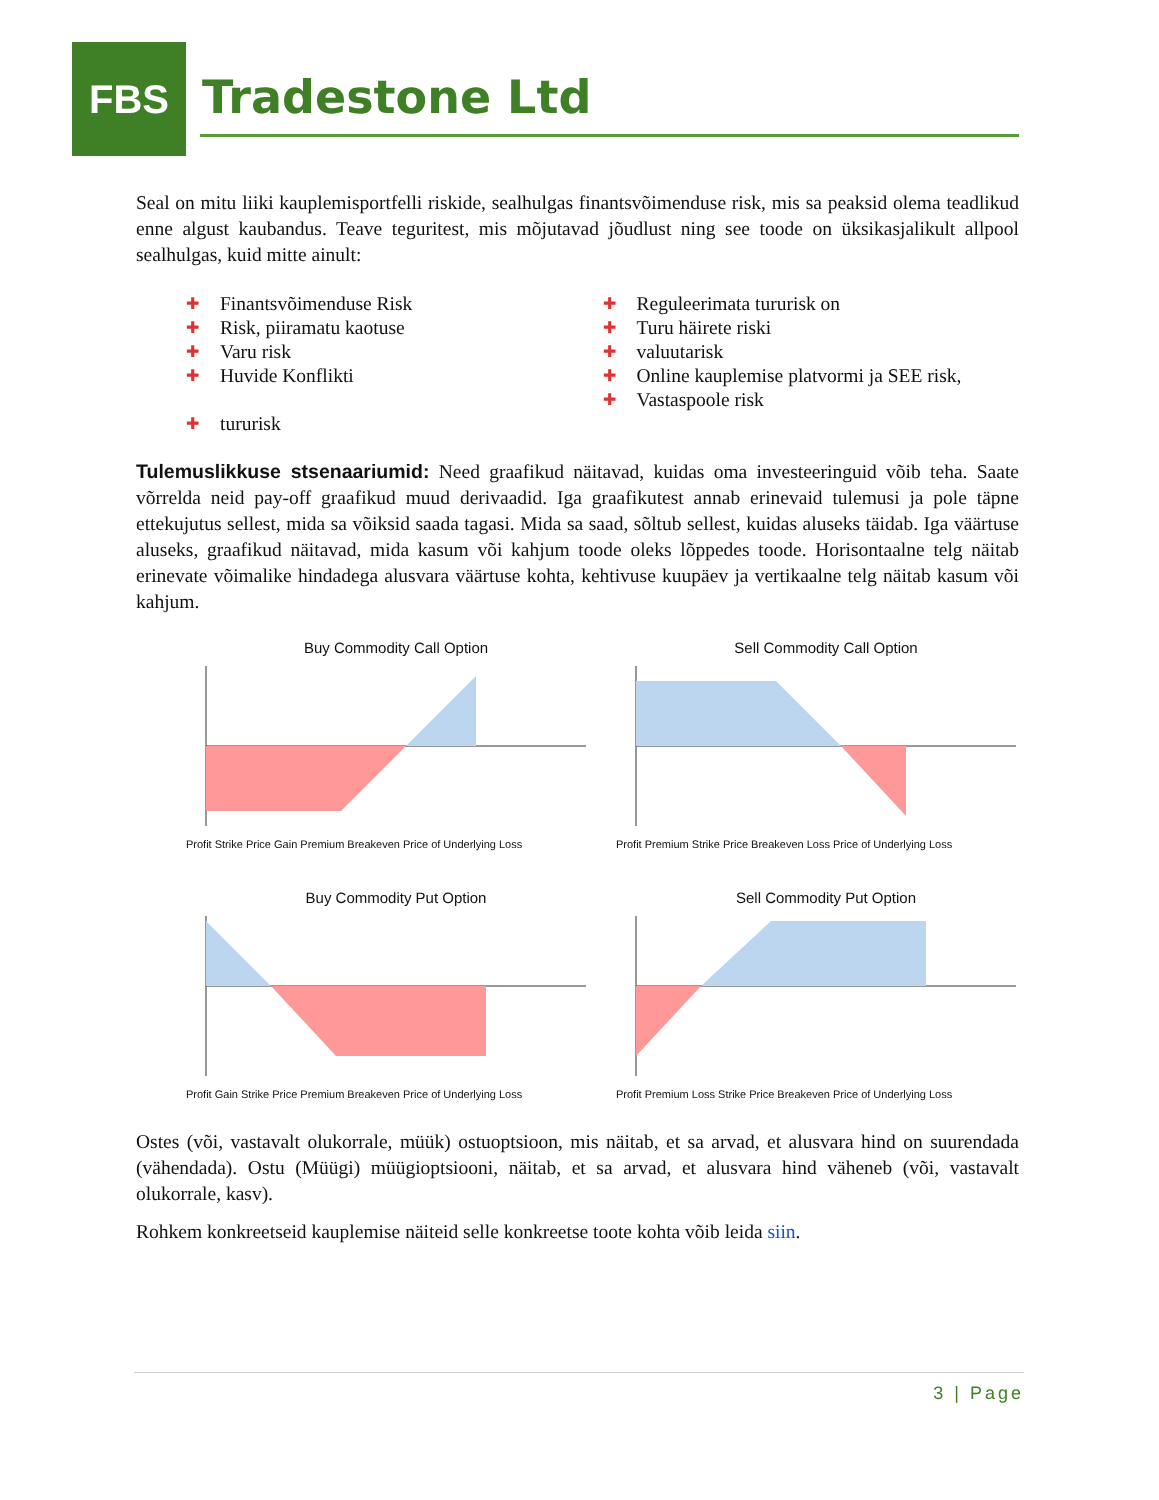FBS
Tradestone Ltd
Seal on mitu liiki kauplemisportfelli riskide, sealhulgas finantsvõimenduse risk, mis sa peaksid olema teadlikud enne algust kaubandus. Teave teguritest, mis mõjutavad jõudlust ning see toode on üksikasjalikult allpool sealhulgas, kuid mitte ainult:
✚ Finantsvõimenduse Risk
✚ Risk, piiramatu kaotuse
✚ Varu risk
✚ Huvide Konflikti
✚ tururisk
✚ Reguleerimata tururisk on
✚ Turu häirete riski
✚ valuutarisk
✚ Online kauplemise platvormi ja SEE risk,
✚ Vastaspoole risk
Tulemuslikkuse stsenaariumid: Need graafikud näitavad, kuidas oma investeeringuid võib teha. Saate võrrelda neid pay-off graafikud muud derivaadid. Iga graafikutest annab erinevaid tulemusi ja pole täpne ettekujutus sellest, mida sa võiksid saada tagasi. Mida sa saad, sõltub sellest, kuidas aluseks täidab. Iga väärtuse aluseks, graafikud näitavad, mida kasum või kahjum toode oleks lõppedes toode. Horisontaalne telg näitab erinevate võimalike hindadega alusvara väärtuse kohta, kehtivuse kuupäev ja vertikaalne telg näitab kasum või kahjum.
Buy Commodity Call Option
Profit Strike Price Gain Premium Breakeven Price of Underlying Loss
Sell Commodity Call Option
Profit Premium Strike Price Breakeven Loss Price of Underlying Loss
Buy Commodity Put Option
Profit Gain Strike Price Premium Breakeven Price of Underlying Loss
Sell Commodity Put Option
Profit Premium Loss Strike Price Breakeven Price of Underlying Loss
Ostes (või, vastavalt olukorrale, müük) ostuoptsioon, mis näitab, et sa arvad, et alusvara hind on suurendada (vähendada). Ostu (Müügi) müügioptsiooni, näitab, et sa arvad, et alusvara hind väheneb (või, vastavalt olukorrale, kasv).
Rohkem konkreetseid kauplemise näiteid selle konkreetse toote kohta võib leida siin.
3 | Page